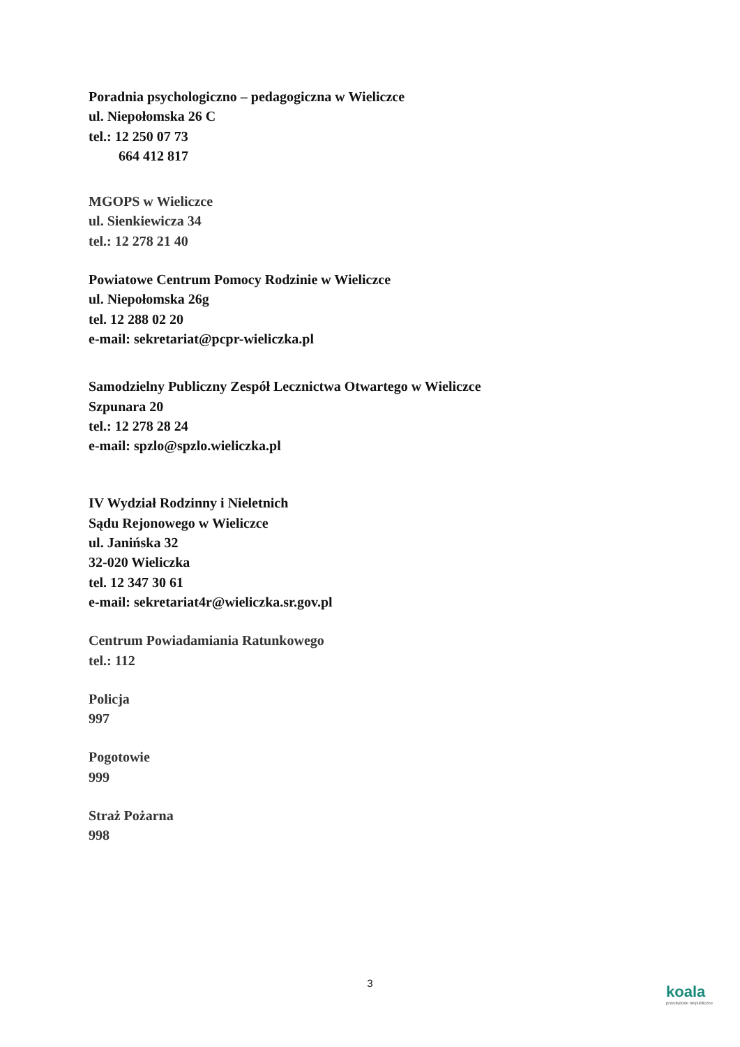Poradnia psychologiczno – pedagogiczna w Wieliczce
ul. Niepołomska 26 C
tel.: 12 250 07 73
664 412 817
MGOPS w Wieliczce
ul. Sienkiewicza 34
tel.: 12 278 21 40
Powiatowe Centrum Pomocy Rodzinie w Wieliczce
ul. Niepołomska 26g
tel. 12 288 02 20
e-mail: sekretariat@pcpr-wieliczka.pl
Samodzielny Publiczny Zespół Lecznictwa Otwartego w Wieliczce
Szpunara 20
tel.: 12 278 28 24
e-mail: spzlo@spzlo.wieliczka.pl
IV Wydział Rodzinny i Nieletnich
Sądu Rejonowego w Wieliczce
ul. Janińska 32
32-020 Wieliczka
tel. 12 347 30 61
e-mail: sekretariat4r@wieliczka.sr.gov.pl
Centrum Powiadamiania Ratunkowego
tel.: 112
Policja
997
Pogotowie
999
Straż Pożarna
998
3 koala
przedszkole niepubliczne